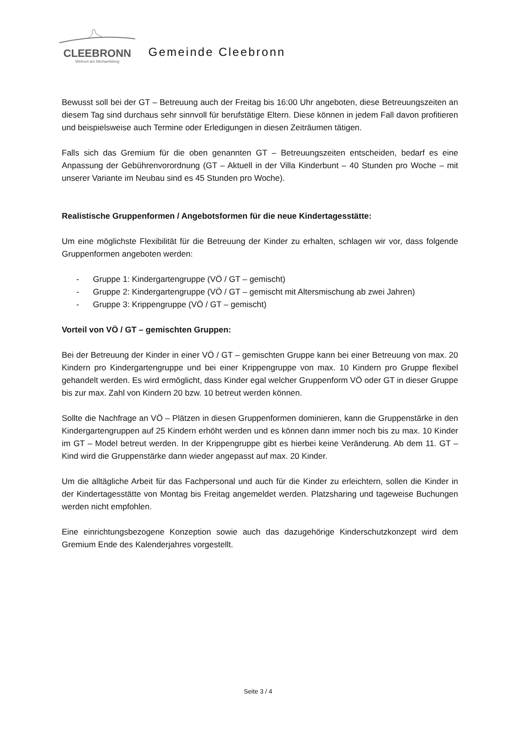CLEEBRONN
Weinort am Michaelsberg
Gemeinde Cleebronn
Bewusst soll bei der GT – Betreuung auch der Freitag bis 16:00 Uhr angeboten, diese Betreuungszeiten an diesem Tag sind durchaus sehr sinnvoll für berufstätige Eltern. Diese können in jedem Fall davon profitieren und beispielsweise auch Termine oder Erledigungen in diesen Zeiträumen tätigen.
Falls sich das Gremium für die oben genannten GT – Betreuungszeiten entscheiden, bedarf es eine Anpassung der Gebührenvorordnung (GT – Aktuell in der Villa Kinderbunt – 40 Stunden pro Woche – mit unserer Variante im Neubau sind es 45 Stunden pro Woche).
Realistische Gruppenformen / Angebotsformen für die neue Kindertagesstätte:
Um eine möglichste Flexibilität für die Betreuung der Kinder zu erhalten, schlagen wir vor, dass folgende Gruppenformen angeboten werden:
- Gruppe 1: Kindergartengruppe (VÖ / GT – gemischt)
- Gruppe 2: Kindergartengruppe (VÖ / GT – gemischt mit Altersmischung ab zwei Jahren)
- Gruppe 3: Krippengruppe (VÖ / GT – gemischt)
Vorteil von VÖ / GT – gemischten Gruppen:
Bei der Betreuung der Kinder in einer VÖ / GT – gemischten Gruppe kann bei einer Betreuung von max. 20 Kindern pro Kindergartengruppe und bei einer Krippengruppe von max. 10 Kindern pro Gruppe flexibel gehandelt werden. Es wird ermöglicht, dass Kinder egal welcher Gruppenform VÖ oder GT in dieser Gruppe bis zur max. Zahl von Kindern 20 bzw. 10 betreut werden können.
Sollte die Nachfrage an VÖ – Plätzen in diesen Gruppenformen dominieren, kann die Gruppenstärke in den Kindergartengruppen auf 25 Kindern erhöht werden und es können dann immer noch bis zu max. 10 Kinder im GT – Model betreut werden. In der Krippengruppe gibt es hierbei keine Veränderung. Ab dem 11. GT – Kind wird die Gruppenstärke dann wieder angepasst auf max. 20 Kinder.
Um die alltägliche Arbeit für das Fachpersonal und auch für die Kinder zu erleichtern, sollen die Kinder in der Kindertagesstätte von Montag bis Freitag angemeldet werden. Platzsharing und tageweise Buchungen werden nicht empfohlen.
Eine einrichtungsbezogene Konzeption sowie auch das dazugehörige Kinderschutzkonzept wird dem Gremium Ende des Kalenderjahres vorgestellt.
Seite 3 / 4